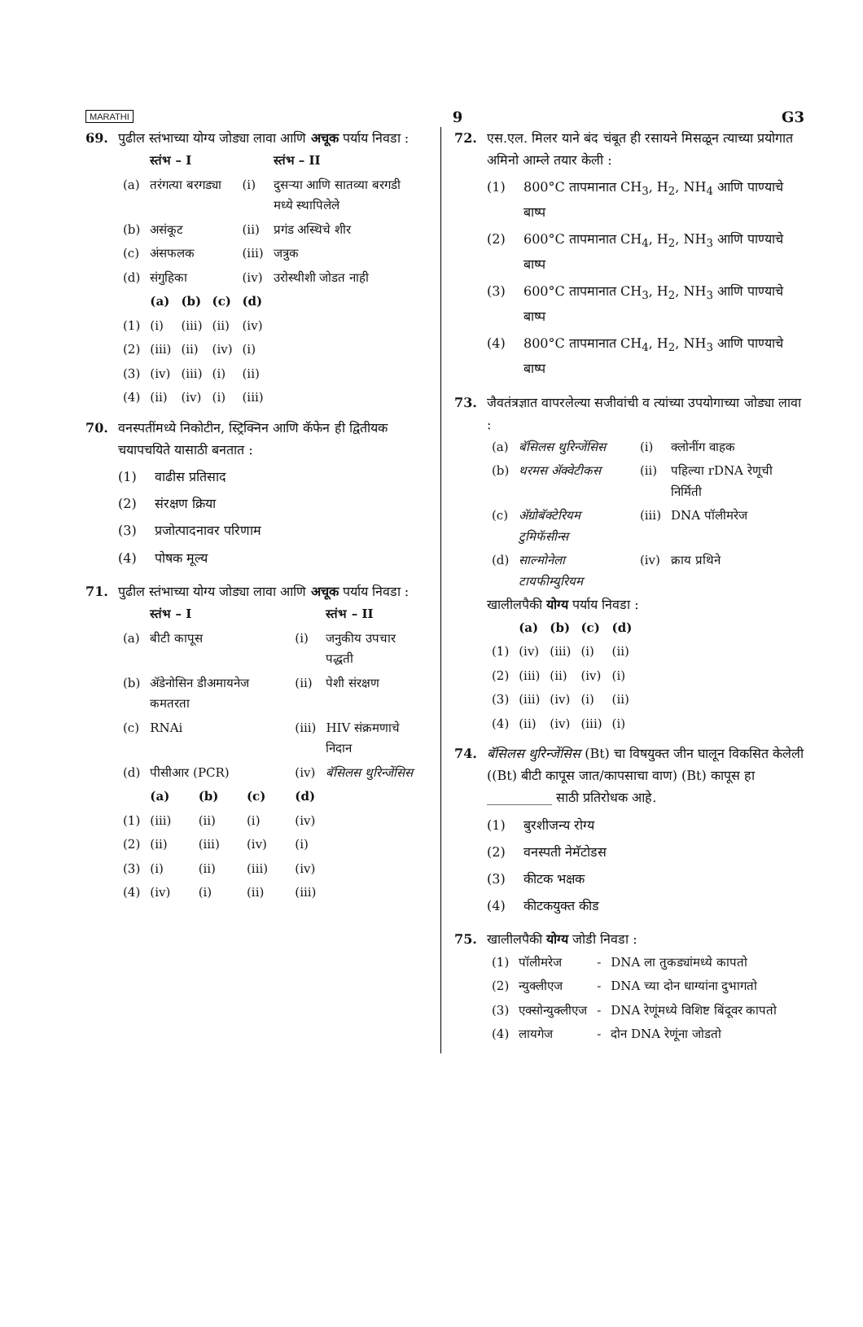MARATHI 9 G3
69. पुढील स्तंभाच्या योग्य जोड्या लावा आणि अचूक पर्याय निवडा :
| | स्तंभ – I | | | | स्तंभ – II |
| --- | --- | --- | --- | --- | --- |
| (a) | तरंगत्या बरगड्या | | | (i) | दुसऱ्या आणि सातव्या बरगडी मध्ये स्थापिलेले |
| (b) | असंकूट | | | (ii) | प्रगंड अस्थिचे शीर |
| (c) | अंसफलक | | | (iii) | जत्रुक |
| (d) | संगुहिका | | | (iv) | उरोस्थीशी जोडत नाही |
| | (a) | (b) | (c) | (d) | |
| (1) | (i) | (iii) | (ii) | (iv) | |
| (2) | (iii) | (ii) | (iv) | (i) | |
| (3) | (iv) | (iii) | (i) | (ii) | |
| (4) | (ii) | (iv) | (i) | (iii) | |
70. वनस्पतींमध्ये निकोटीन, स्ट्रिक्निन आणि कॅफेन ही द्वितीयक चयापचयिते यासाठी बनतात :
(1) वाढीस प्रतिसाद
(2) संरक्षण क्रिया
(3) प्रजोत्पादनावर परिणाम
(4) पोषक मूल्य
71. पुढील स्तंभाच्या योग्य जोड्या लावा आणि अचूक पर्याय निवडा :
| | स्तंभ – I | | | | स्तंभ – II |
| --- | --- | --- | --- | --- | --- |
| (a) | बीटी कापूस | | | (i) | जनुकीय उपचार पद्धती |
| (b) | ॲडेनोसिन डीअमायनेज कमतरता | | | (ii) | पेशी संरक्षण |
| (c) | RNAi | | | (iii) | HIV संक्रमणाचे निदान |
| (d) | पीसीआर (PCR) | | | (iv) | बॅसिलस थुरिन्जेंसिस |
| | (a) | (b) | (c) | (d) | |
| (1) | (iii) | (ii) | (i) | (iv) | |
| (2) | (ii) | (iii) | (iv) | (i) | |
| (3) | (i) | (ii) | (iii) | (iv) | |
| (4) | (iv) | (i) | (ii) | (iii) | |
72. एस.एल. मिलर याने बंद चंबूत ही रसायने मिसळून त्याच्या प्रयोगात अमिनो आम्ले तयार केली :
(1) 800°C तापमानात CH<sub>3</sub>, H<sub>2</sub>, NH<sub>4</sub> आणि पाण्याचे बाष्प
(2) 600°C तापमानात CH<sub>4</sub>, H<sub>2</sub>, NH<sub>3</sub> आणि पाण्याचे बाष्प
(3) 600°C तापमानात CH<sub>3</sub>, H<sub>2</sub>, NH<sub>3</sub> आणि पाण्याचे बाष्प
(4) 800°C तापमानात CH<sub>4</sub>, H<sub>2</sub>, NH<sub>3</sub> आणि पाण्याचे बाष्प
73. जैवतंत्रज्ञात वापरलेल्या सजीवांची व त्यांच्या उपयोगाच्या जोड्या लावा :
| (a) | बॅसिलस थुरिन्जेंसिस | (i) | क्लोनींग वाहक |
| (b) | थरमस ॲक्वेटीकस | (ii) | पहिल्या rDNA रेणूची निर्मिती |
| (c) | ॲग्रोबॅक्टेरियम टुमिफॅसीन्स | (iii) | DNA पॉलीमरेज |
| (d) | साल्मोनेला टायफीम्युरियम | (iv) | क्राय प्रथिने |
खालीलपैकी योग्य पर्याय निवडा :
| | (a) | (b) | (c) | (d) |
| --- | --- | --- | --- | --- |
| (1) | (iv) | (iii) | (i) | (ii) |
| (2) | (iii) | (ii) | (iv) | (i) |
| (3) | (iii) | (iv) | (i) | (ii) |
| (4) | (ii) | (iv) | (iii) | (i) |
74. बॅसिलस थुरिन्जेंसिस (Bt) चा विषयुक्त जीन घालून विकसित केलेली ((Bt) बीटी कापूस जात/कापसाचा वाण) (Bt) कापूस हा __________ साठी प्रतिरोधक आहे.
(1) बुरशीजन्य रोग्य
(2) वनस्पती नेमॅटोडस
(3) कीटक भक्षक
(4) कीटकयुक्त कीड
75. खालीलपैकी योग्य जोडी निवडा :
| (1) | पॉलीमरेज | - | DNA ला तुकड्यांमध्ये कापतो |
| (2) | न्युक्लीएज | - | DNA च्या दोन धाग्यांना दुभागतो |
| (3) | एक्सोन्युक्लीएज | - | DNA रेणूंमध्ये विशिष्ट बिंदूवर कापतो |
| (4) | लायगेज | - | दोन DNA रेणूंना जोडतो |